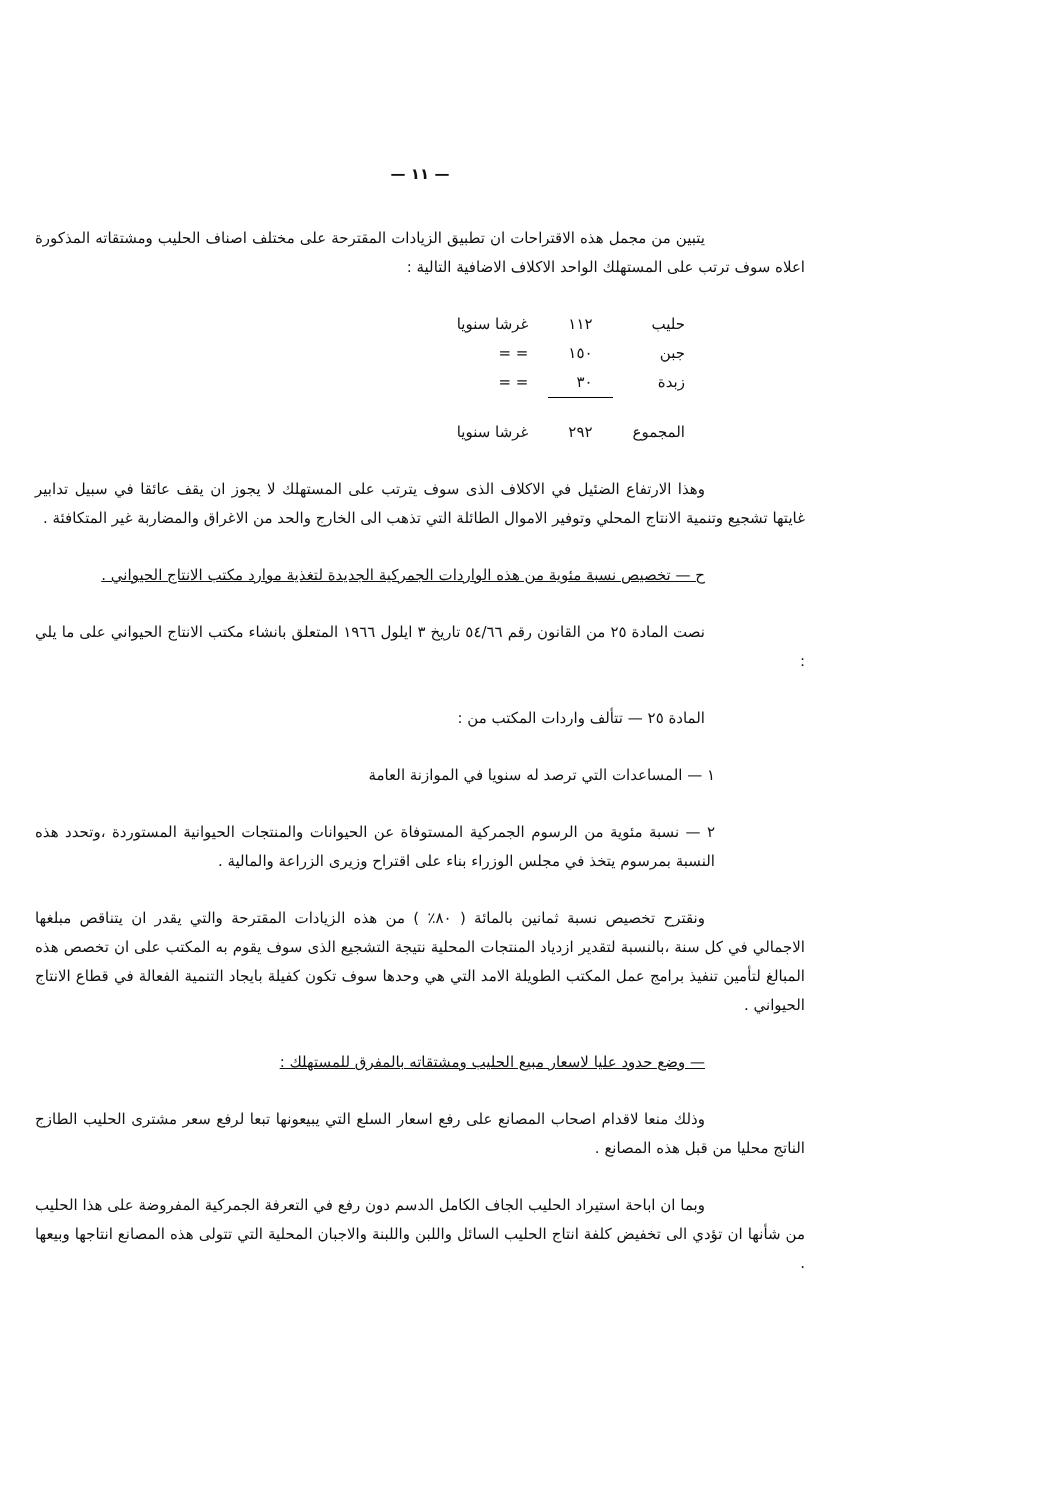— ١١ —
يتبين من مجمل هذه الاقتراحات ان تطبيق الزيادات المقترحة على مختلف اصناف الحليب ومشتقاته المذكورة اعلاه سوف ترتب على المستهلك الواحد الاكلاف الاضافية التالية :
| حليب | ١١٢ | غرشا سنويا |
| جبن | ١٥٠ | = = |
| زبدة | ٣٠ | = = |
| المجموع | ٢٩٢ | غرشا سنويا |
وهذا الارتفاع الضئيل في الاكلاف الذى سوف يترتب على المستهلك لا يجوز ان يقف عائقا في سبيل تدابير غايتها تشجيع وتنمية الانتاج المحلي وتوفير الاموال الطائلة التي تذهب الى الخارج والحد من الاغراق والمضاربة غير المتكافئة .
ح — تخصيص نسبة مئوية من هذه الواردات الجمركية الجديدة لتغذية موارد مكتب الانتاج الحيواني .
نصت المادة ٢٥ من القانون رقم ٥٤/٦٦ تاريخ ٣ ايلول ١٩٦٦ المتعلق بانشاء مكتب الانتاج الحيواني على ما يلي :
المادة ٢٥ — تتألف واردات المكتب من :
١ — المساعدات التي ترصد له سنويا في الموازنة العامة
٢ — نسبة مئوية من الرسوم الجمركية المستوفاة عن الحيوانات والمنتجات الحيوانية المستوردة ،وتحدد هذه النسبة بمرسوم يتخذ في مجلس الوزراء بناء على اقتراح وزيرى الزراعة والمالية .
ونقترح تخصيص نسبة ثمانين بالمائة ( ٨٠٪ ) من هذه الزيادات المقترحة والتي يقدر ان يتناقص مبلغها الاجمالي في كل سنة ،بالنسبة لتقدير ازدياد المنتجات المحلية نتيجة التشجيع الذى سوف يقوم به المكتب على ان تخصص هذه المبالغ لتأمين تنفيذ برامج عمل المكتب الطويلة الامد التي هي وحدها سوف تكون كفيلة بايجاد التنمية الفعالة في قطاع الانتاج الحيواني .
— وضع حدود عليا لاسعار مبيع الحليب ومشتقاته بالمفرق للمستهلك :
وذلك منعا لاقدام اصحاب المصانع على رفع اسعار السلع التي يبيعونها تبعا لرفع سعر مشترى الحليب الطازج الناتج محليا من قبل هذه المصانع .
وبما ان اباحة استيراد الحليب الجاف الكامل الدسم دون رفع في التعرفة الجمركية المفروضة على هذا الحليب من شأنها ان تؤدي الى تخفيض كلفة انتاج الحليب السائل واللبن واللبنة والاجبان المحلية التي تتولى هذه المصانع انتاجها وبيعها .